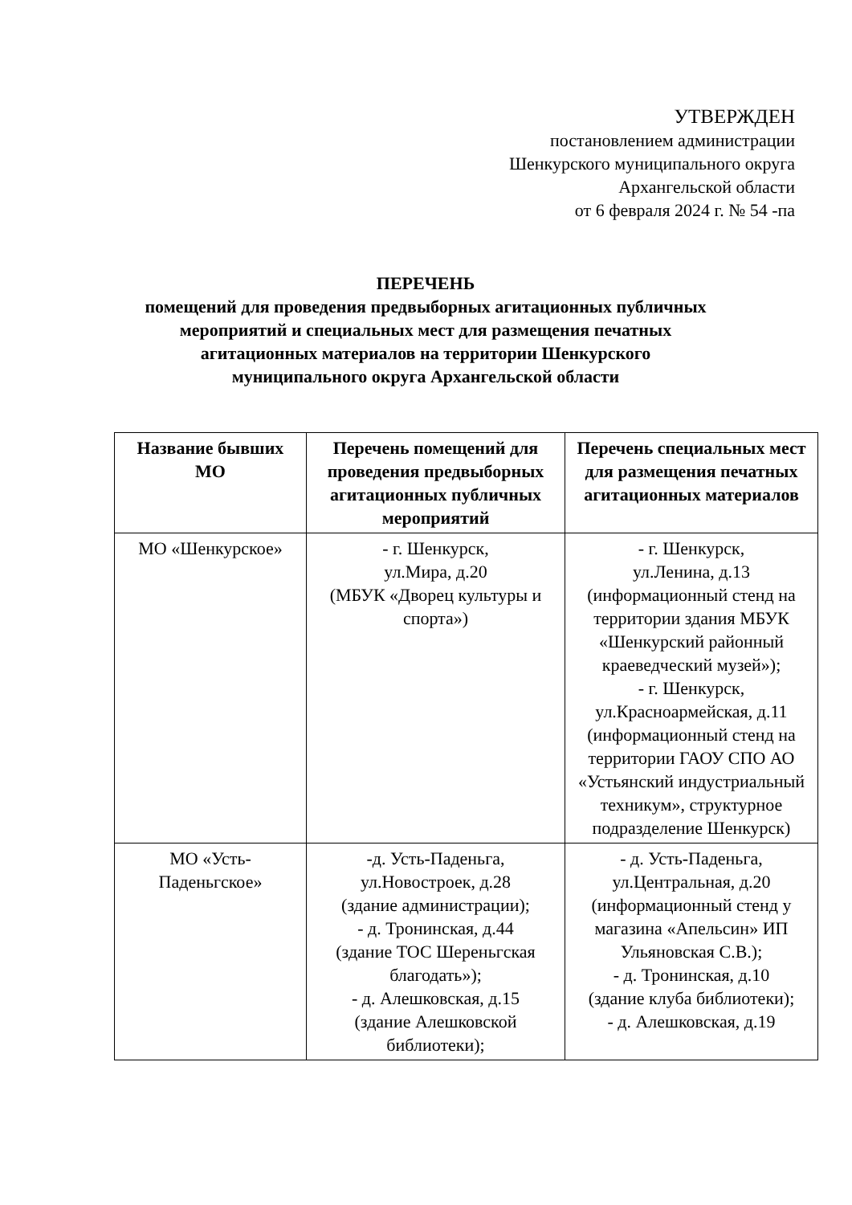УТВЕРЖДЕН
постановлением администрации
Шенкурского муниципального округа
Архангельской области
от 6 февраля 2024 г. № 54 -па
ПЕРЕЧЕНЬ
помещений для проведения предвыборных агитационных публичных мероприятий и специальных мест для размещения печатных агитационных материалов на территории Шенкурского муниципального округа Архангельской области
| Название бывших МО | Перечень помещений для проведения предвыборных агитационных публичных мероприятий | Перечень специальных мест для размещения печатных агитационных материалов |
| --- | --- | --- |
| МО «Шенкурское» | - г. Шенкурск, ул.Мира, д.20 (МБУК «Дворец культуры и спорта») | - г. Шенкурск, ул.Ленина, д.13 (информационный стенд на территории здания МБУК «Шенкурский районный краеведческий музей»); - г. Шенкурск, ул.Красноармейская, д.11 (информационный стенд на территории ГАОУ СПО АО «Устьянский индустриальный техникум», структурное подразделение Шенкурск) |
| МО «Усть-Паденьгское» | -д. Усть-Паденьга, ул.Новостроек, д.28 (здание администрации); - д. Тронинская, д.44 (здание ТОС Шереньгская благодать»); - д. Алешковская, д.15 (здание Алешковской библиотеки); | - д. Усть-Паденьга, ул.Центральная, д.20 (информационный стенд у магазина «Апельсин» ИП Ульяновская С.В.); - д. Тронинская, д.10 (здание клуба библиотеки); - д. Алешковская, д.19 |